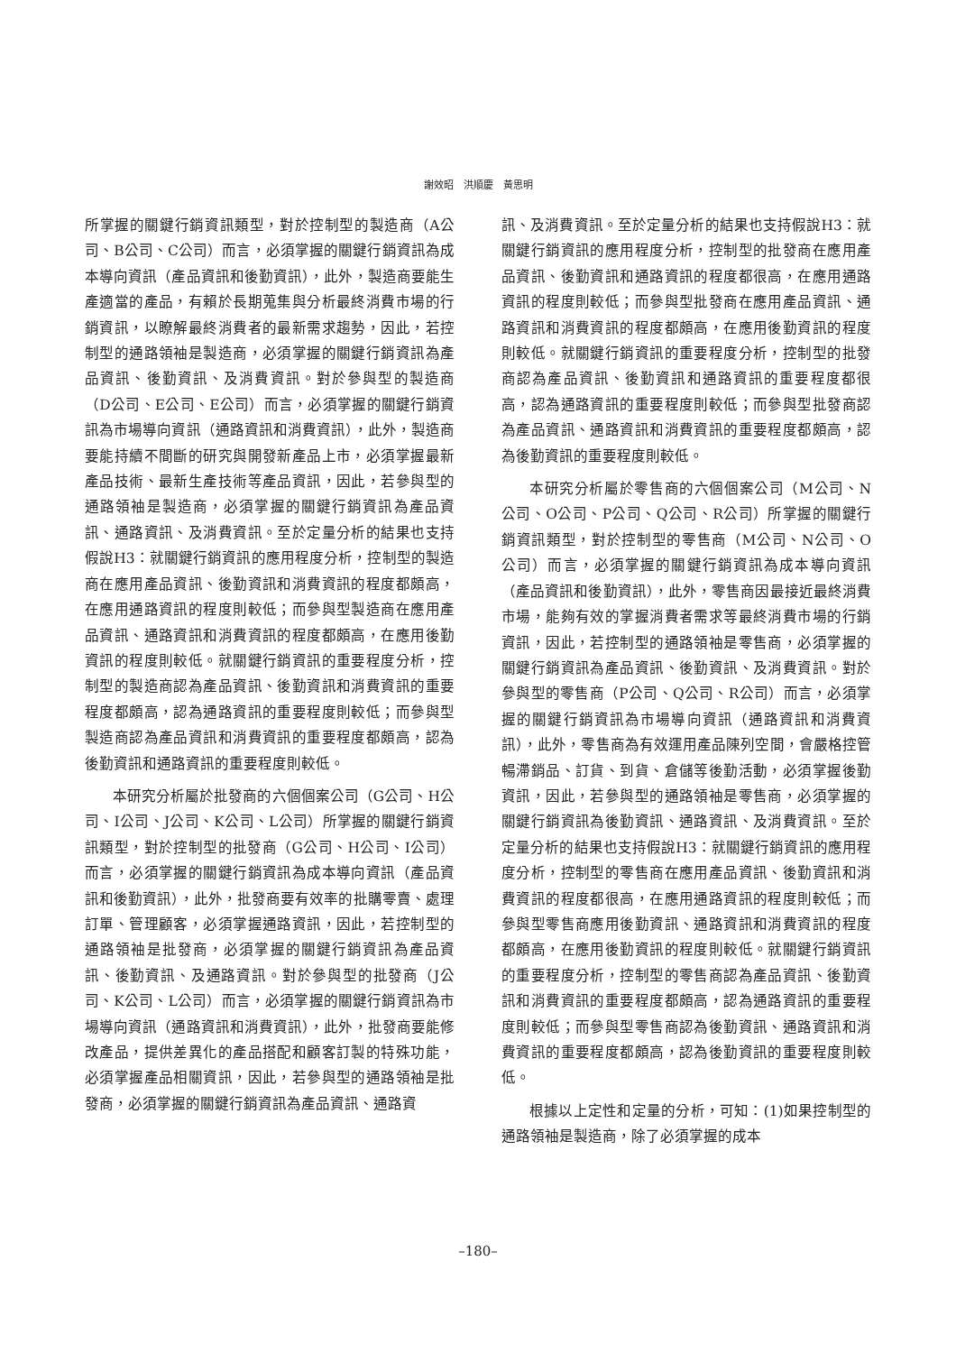謝效昭　洪順慶　黃思明
所掌握的關鍵行銷資訊類型，對於控制型的製造商（A公司、B公司、C公司）而言，必須掌握的關鍵行銷資訊為成本導向資訊（產品資訊和後勤資訊），此外，製造商要能生產適當的產品，有賴於長期蒐集與分析最終消費市場的行銷資訊，以瞭解最終消費者的最新需求趨勢，因此，若控制型的通路領袖是製造商，必須掌握的關鍵行銷資訊為產品資訊、後勤資訊、及消費資訊。對於參與型的製造商（D公司、E公司、E公司）而言，必須掌握的關鍵行銷資訊為市場導向資訊（通路資訊和消費資訊），此外，製造商要能持續不間斷的研究與開發新產品上市，必須掌握最新產品技術、最新生產技術等產品資訊，因此，若參與型的通路領袖是製造商，必須掌握的關鍵行銷資訊為產品資訊、通路資訊、及消費資訊。至於定量分析的結果也支持假說H3：就關鍵行銷資訊的應用程度分析，控制型的製造商在應用產品資訊、後勤資訊和消費資訊的程度都頗高，在應用通路資訊的程度則較低；而參與型製造商在應用產品資訊、通路資訊和消費資訊的程度都頗高，在應用後勤資訊的程度則較低。就關鍵行銷資訊的重要程度分析，控制型的製造商認為產品資訊、後勤資訊和消費資訊的重要程度都頗高，認為通路資訊的重要程度則較低；而參與型製造商認為產品資訊和消費資訊的重要程度都頗高，認為後勤資訊和通路資訊的重要程度則較低。
本研究分析屬於批發商的六個個案公司（G公司、H公司、I公司、J公司、K公司、L公司）所掌握的關鍵行銷資訊類型，對於控制型的批發商（G公司、H公司、I公司）而言，必須掌握的關鍵行銷資訊為成本導向資訊（產品資訊和後勤資訊），此外，批發商要有效率的批購零賣、處理訂單、管理顧客，必須掌握通路資訊，因此，若控制型的通路領袖是批發商，必須掌握的關鍵行銷資訊為產品資訊、後勤資訊、及通路資訊。對於參與型的批發商（J公司、K公司、L公司）而言，必須掌握的關鍵行銷資訊為市場導向資訊（通路資訊和消費資訊），此外，批發商要能修改產品，提供差異化的產品搭配和顧客訂製的特殊功能，必須掌握產品相關資訊，因此，若參與型的通路領袖是批發商，必須掌握的關鍵行銷資訊為產品資訊、通路資
訊、及消費資訊。至於定量分析的結果也支持假說H3：就關鍵行銷資訊的應用程度分析，控制型的批發商在應用產品資訊、後勤資訊和通路資訊的程度都很高，在應用通路資訊的程度則較低；而參與型批發商在應用產品資訊、通路資訊和消費資訊的程度都頗高，在應用後勤資訊的程度則較低。就關鍵行銷資訊的重要程度分析，控制型的批發商認為產品資訊、後勤資訊和通路資訊的重要程度都很高，認為通路資訊的重要程度則較低；而參與型批發商認為產品資訊、通路資訊和消費資訊的重要程度都頗高，認為後勤資訊的重要程度則較低。
本研究分析屬於零售商的六個個案公司（M公司、N公司、O公司、P公司、Q公司、R公司）所掌握的關鍵行銷資訊類型，對於控制型的零售商（M公司、N公司、O公司）而言，必須掌握的關鍵行銷資訊為成本導向資訊（產品資訊和後勤資訊），此外，零售商因最接近最終消費市場，能夠有效的掌握消費者需求等最終消費市場的行銷資訊，因此，若控制型的通路領袖是零售商，必須掌握的關鍵行銷資訊為產品資訊、後勤資訊、及消費資訊。對於參與型的零售商（P公司、Q公司、R公司）而言，必須掌握的關鍵行銷資訊為市場導向資訊（通路資訊和消費資訊），此外，零售商為有效運用產品陳列空間，會嚴格控管暢滯銷品、訂貨、到貨、倉儲等後勤活動，必須掌握後勤資訊，因此，若參與型的通路領袖是零售商，必須掌握的關鍵行銷資訊為後勤資訊、通路資訊、及消費資訊。至於定量分析的結果也支持假說H3：就關鍵行銷資訊的應用程度分析，控制型的零售商在應用產品資訊、後勤資訊和消費資訊的程度都很高，在應用通路資訊的程度則較低；而參與型零售商應用後勤資訊、通路資訊和消費資訊的程度都頗高，在應用後勤資訊的程度則較低。就關鍵行銷資訊的重要程度分析，控制型的零售商認為產品資訊、後勤資訊和消費資訊的重要程度都頗高，認為通路資訊的重要程度則較低；而參與型零售商認為後勤資訊、通路資訊和消費資訊的重要程度都頗高，認為後勤資訊的重要程度則較低。
根據以上定性和定量的分析，可知：(1)如果控制型的通路領袖是製造商，除了必須掌握的成本
–180–